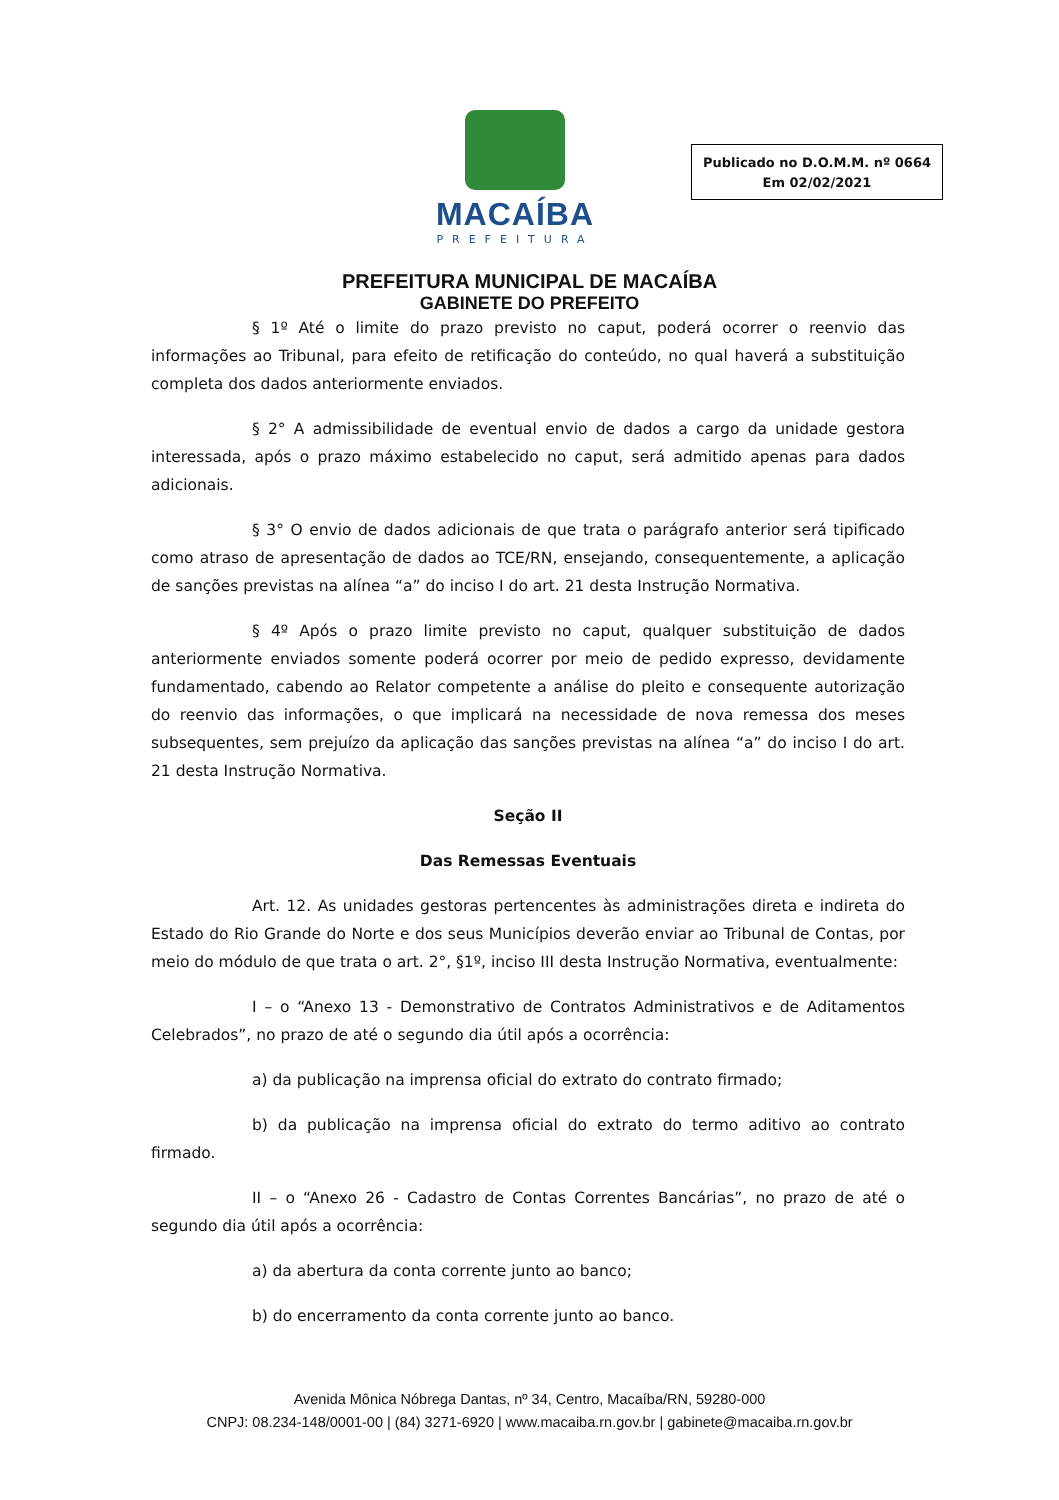MACAÍBA
PREFEITURA
Publicado no D.O.M.M. nº 0664
Em 02/02/2021
PREFEITURA MUNICIPAL DE MACAÍBA
GABINETE DO PREFEITO
§ 1º Até o limite do prazo previsto no caput, poderá ocorrer o reenvio das informações ao Tribunal, para efeito de retificação do conteúdo, no qual haverá a substituição completa dos dados anteriormente enviados.
§ 2° A admissibilidade de eventual envio de dados a cargo da unidade gestora interessada, após o prazo máximo estabelecido no caput, será admitido apenas para dados adicionais.
§ 3° O envio de dados adicionais de que trata o parágrafo anterior será tipificado como atraso de apresentação de dados ao TCE/RN, ensejando, consequentemente, a aplicação de sanções previstas na alínea “a” do inciso I do art. 21 desta Instrução Normativa.
§ 4º Após o prazo limite previsto no caput, qualquer substituição de dados anteriormente enviados somente poderá ocorrer por meio de pedido expresso, devidamente fundamentado, cabendo ao Relator competente a análise do pleito e consequente autorização do reenvio das informações, o que implicará na necessidade de nova remessa dos meses subsequentes, sem prejuízo da aplicação das sanções previstas na alínea “a” do inciso I do art. 21 desta Instrução Normativa.
Seção II
Das Remessas Eventuais
Art. 12. As unidades gestoras pertencentes às administrações direta e indireta do Estado do Rio Grande do Norte e dos seus Municípios deverão enviar ao Tribunal de Contas, por meio do módulo de que trata o art. 2°, §1º, inciso III desta Instrução Normativa, eventualmente:
I – o “Anexo 13 - Demonstrativo de Contratos Administrativos e de Aditamentos Celebrados”, no prazo de até o segundo dia útil após a ocorrência:
a) da publicação na imprensa oficial do extrato do contrato firmado;
b) da publicação na imprensa oficial do extrato do termo aditivo ao contrato firmado.
II – o “Anexo 26 - Cadastro de Contas Correntes Bancárias”, no prazo de até o segundo dia útil após a ocorrência:
a) da abertura da conta corrente junto ao banco;
b) do encerramento da conta corrente junto ao banco.
Avenida Mônica Nóbrega Dantas, nº 34, Centro, Macaíba/RN, 59280-000
CNPJ: 08.234-148/0001-00 | (84) 3271-6920 | www.macaiba.rn.gov.br | gabinete@macaiba.rn.gov.br